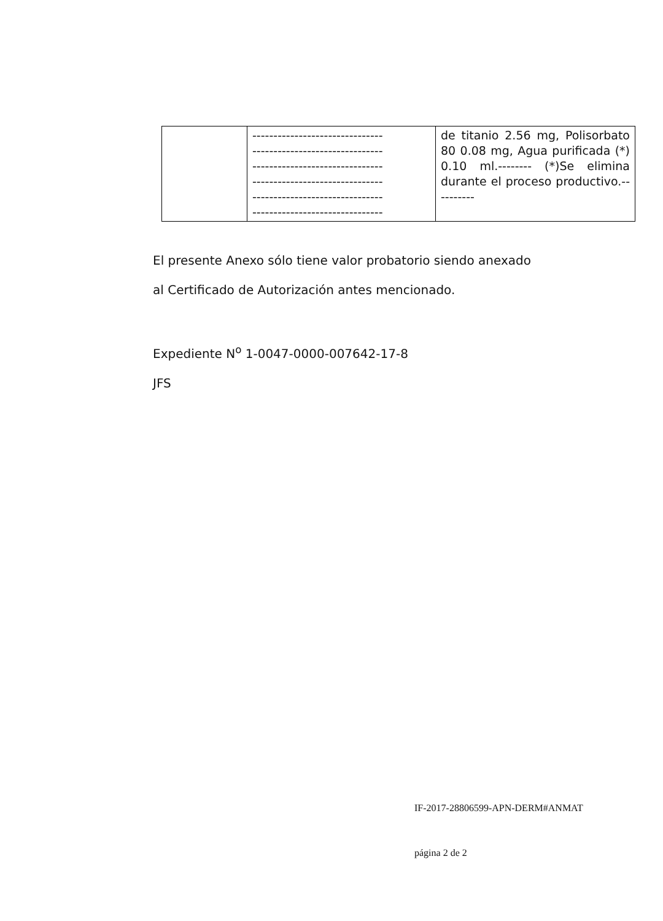| | ------------------------------- ------------------------------- ------------------------------- ------------------------------- ------------------------------- ------------------------------- | de titanio 2.56 mg, Polisorbato 80 0.08 mg, Agua purificada (*) 0.10 ml.-------- (*)Se elimina durante el proceso productivo.---------- |
El presente Anexo sólo tiene valor probatorio siendo anexado
al Certificado de Autorización antes mencionado.
Expediente N<sup>o</sup> 1-0047-0000-007642-17-8
JFS
IF-2017-28806599-APN-DERM#ANMAT
página 2 de 2